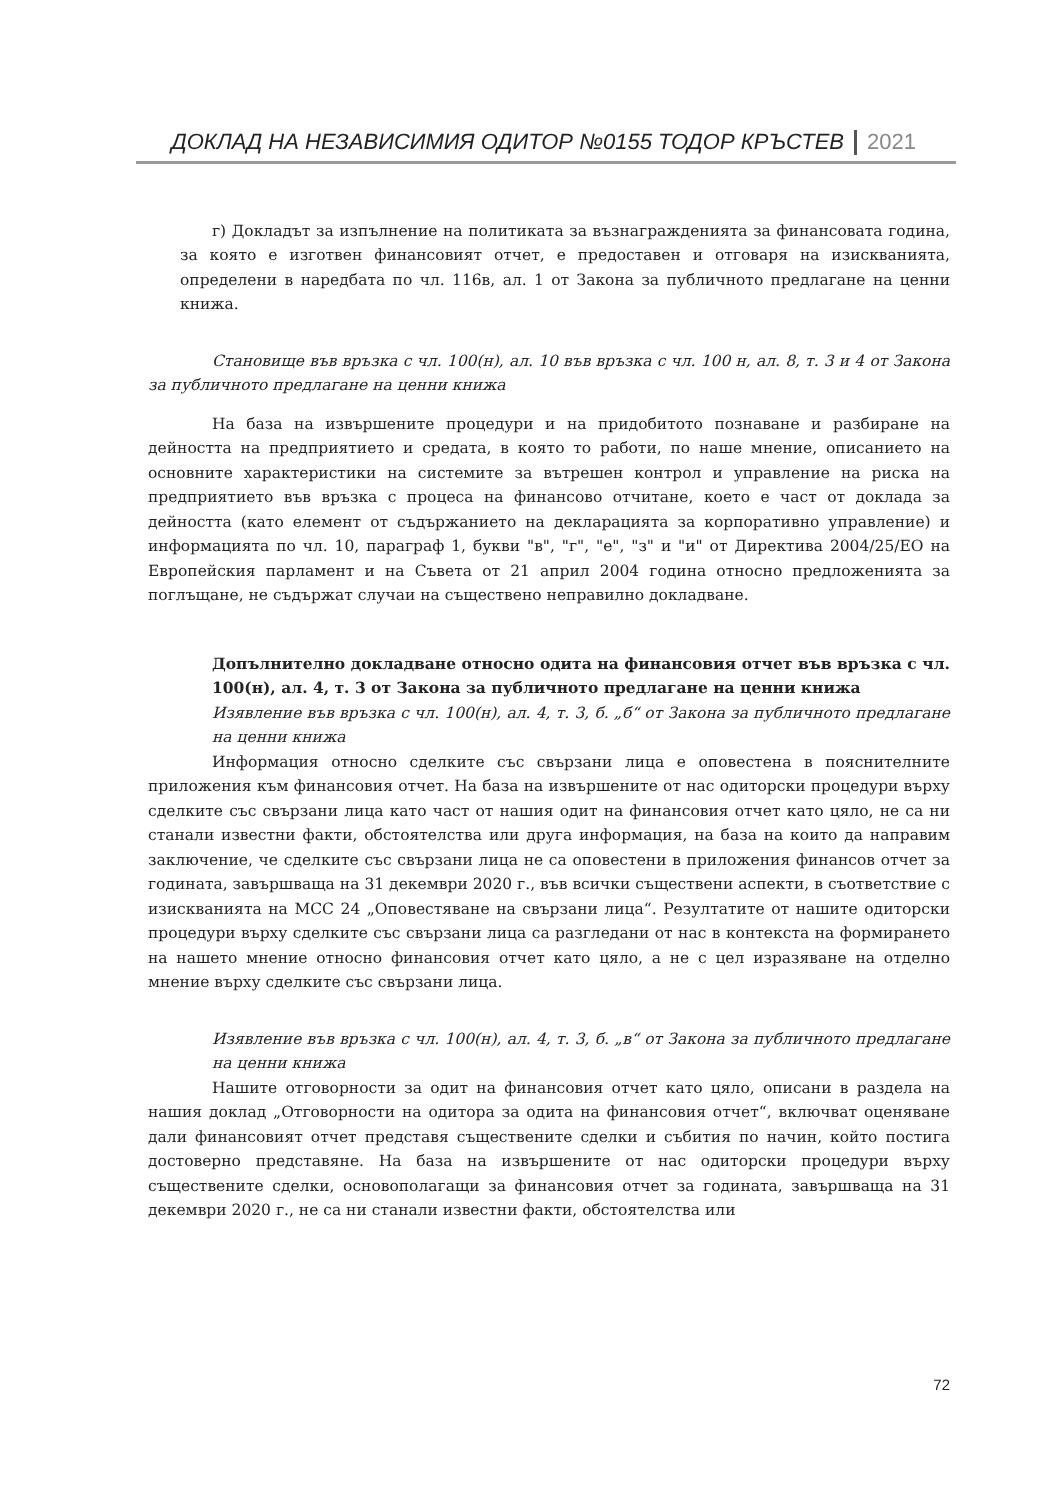ДОКЛАД НА НЕЗАВИСИМИЯ ОДИТОР №0155 ТОДОР КРЪСТЕВ 2021
г) Докладът за изпълнение на политиката за възнагражденията за финансовата година, за която е изготвен финансовият отчет, е предоставен и отговаря на изискванията, определени в наредбата по чл. 116в, ал. 1 от Закона за публичното предлагане на ценни книжа.
Становище във връзка с чл. 100(н), ал. 10 във връзка с чл. 100 н, ал. 8, т. 3 и 4 от Закона за публичното предлагане на ценни книжа
На база на извършените процедури и на придобитото познаване и разбиране на дейността на предприятието и средата, в която то работи, по наше мнение, описанието на основните характеристики на системите за вътрешен контрол и управление на риска на предприятието във връзка с процеса на финансово отчитане, което е част от доклада за дейността (като елемент от съдържанието на декларацията за корпоративно управление) и информацията по чл. 10, параграф 1, букви "в", "г", "е", "з" и "и" от Директива 2004/25/ЕО на Европейския парламент и на Съвета от 21 април 2004 година относно предложенията за поглъщане, не съдържат случаи на съществено неправилно докладване.
Допълнително докладване относно одита на финансовия отчет във връзка с чл. 100(н), ал. 4, т. 3 от Закона за публичното предлагане на ценни книжа
Изявление във връзка с чл. 100(н), ал. 4, т. 3, б. „б“ от Закона за публичното предлагане на ценни книжа
Информация относно сделките със свързани лица е оповестена в пояснителните приложения към финансовия отчет. На база на извършените от нас одиторски процедури върху сделките със свързани лица като част от нашия одит на финансовия отчет като цяло, не са ни станали известни факти, обстоятелства или друга информация, на база на които да направим заключение, че сделките със свързани лица не са оповестени в приложения финансов отчет за годината, завършваща на 31 декември 2020 г., във всички съществени аспекти, в съответствие с изискванията на МСС 24 „Оповестяване на свързани лица“. Резултатите от нашите одиторски процедури върху сделките със свързани лица са разгледани от нас в контекста на формирането на нашето мнение относно финансовия отчет като цяло, а не с цел изразяване на отделно мнение върху сделките със свързани лица.
Изявление във връзка с чл. 100(н), ал. 4, т. 3, б. „в“ от Закона за публичното предлагане на ценни книжа
Нашите отговорности за одит на финансовия отчет като цяло, описани в раздела на нашия доклад „Отговорности на одитора за одита на финансовия отчет“, включват оценяване дали финансовият отчет представя съществените сделки и събития по начин, който постига достоверно представяне. На база на извършените от нас одиторски процедури върху съществените сделки, основополагащи за финансовия отчет за годината, завършваща на 31 декември 2020 г., не са ни станали известни факти, обстоятелства или
72